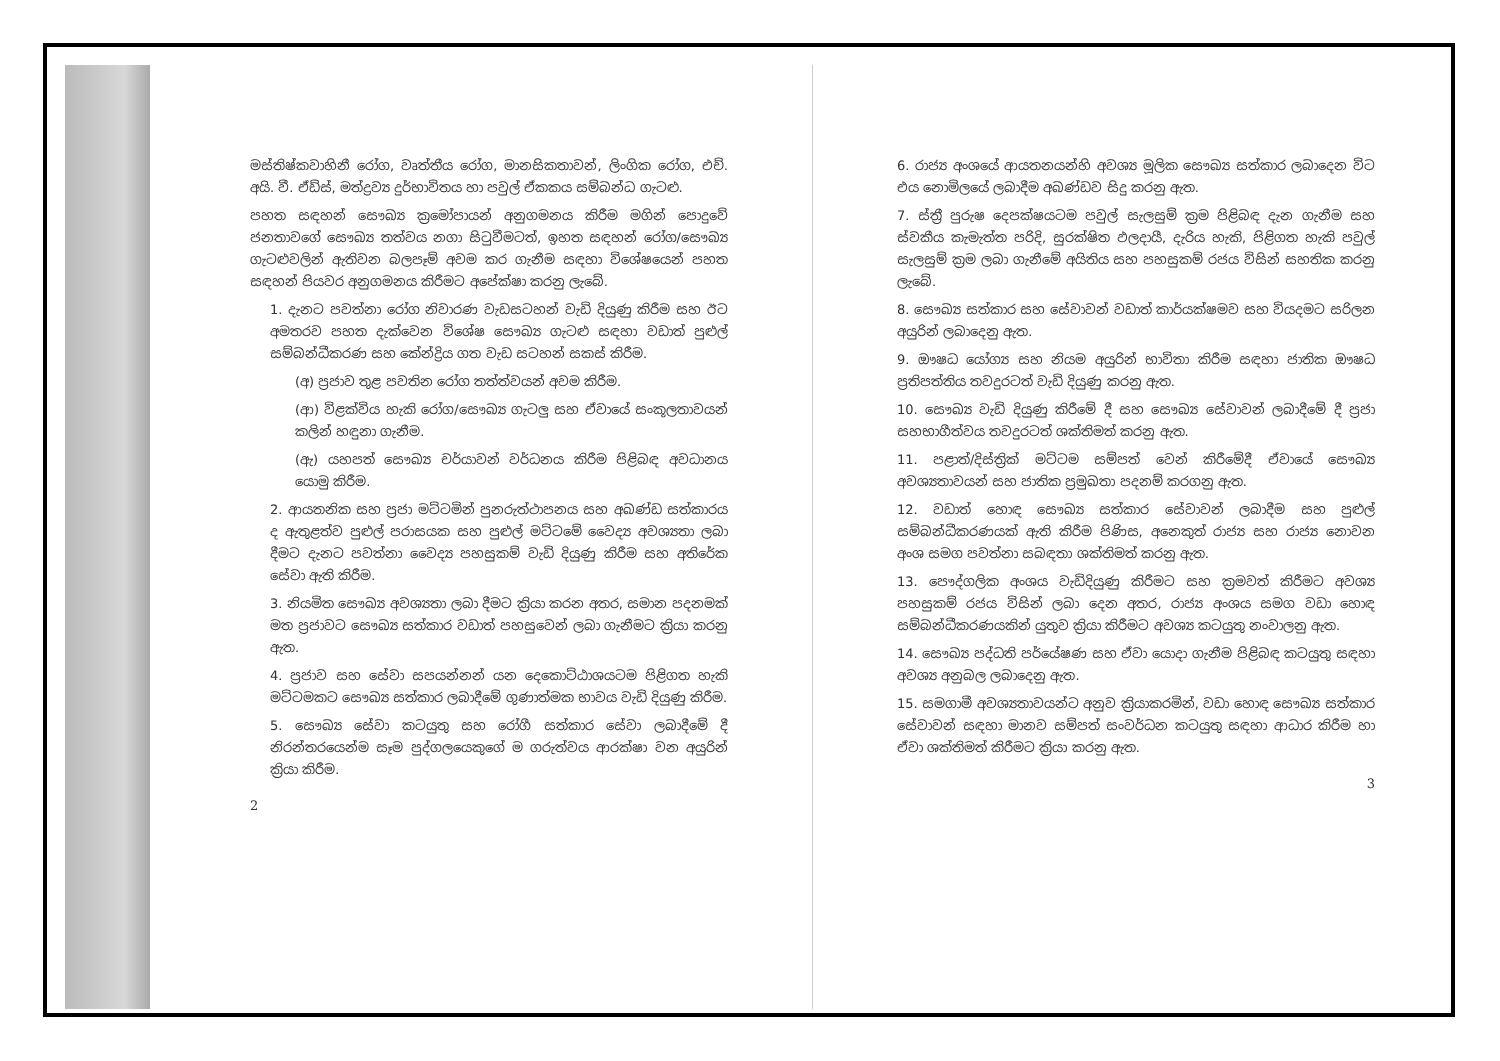මස්තිෂ්කවාහිනී රෝග, වෘත්තීය රෝග, මානසිකතාවන්, ලිංගික රෝග, එච්. අයි. වී. ඒඩ්ස්, මත්ද්‍රව්‍ය දුර්භාවිතය හා පවුල් ඒකකය සම්බන්ධ ගැටළු.
පහත සඳහන් සෞඛ්‍ය ක්‍රමෝපායන් අනුගමනය කිරීම මගින් පොදුවේ ජනතාවගේ සෞඛ්‍ය තත්වය නගා සිටුවීමටත්, ඉහත සඳහන් රෝග/සෞඛ්‍ය ගැටළුවලින් ඇතිවන බලපෑම් අවම කර ගැනීම සඳහා විශේෂයෙන් පහත සඳහන් පියවර අනුගමනය කිරීමට අපේක්ෂා කරනු ලැබේ.
1. දැනට පවත්නා රෝග නිවාරණ වැඩසටහන් වැඩි දියුණු කිරීම සහ ඊට අමතරව පහත දැක්වෙන විශේෂ සෞඛ්‍ය ගැටළු සඳහා වඩාත් පුළුල් සම්බන්ධීකරණ සහ කේන්ද්‍රිය ගත වැඩ සටහන් සකස් කිරීම.
(අ) ප්‍රජාව තුළ පවතින රෝග තත්ත්වයන් අවම කිරීම.
(ආ) විළක්විය හැකි රෝග/සෞඛ්‍ය ගැටලු සහ ඒවායේ සංකූලතාවයන් කලින් හඳුනා ගැනීම.
(ඇ) යහපත් සෞඛ්‍ය චර්යාවන් වර්ධනය කිරීම පිළිබඳ අවධානය යොමු කිරීම.
2. ආයතනික සහ ප්‍රජා මට්ටමින් පුනරුත්ථාපනය සහ අඛණ්ඩ සත්කාරය ද ඇතුළත්ව පුළුල් පරාසයක සහ පුළුල් මට්ටමේ වෛද්‍ය අවශ්‍යතා ලබා දීමට දැනට පවත්නා වෛද්‍ය පහසුකම් වැඩි දියුණු කිරීම සහ අතිරේක සේවා ඇති කිරීම.
3. නියමිත සෞඛ්‍ය අවශ්‍යතා ලබා දීමට ක්‍රියා කරන අතර, සමාන පදනමක් මත ප්‍රජාවට සෞඛ්‍ය සත්කාර වඩාත් පහසුවෙන් ලබා ගැනීමට ක්‍රියා කරනු ඇත.
4. ප්‍රජාව සහ සේවා සපයන්නන් යන දෙකොට්ඨාශයටම පිළිගත හැකි මට්ටමකට සෞඛ්‍ය සත්කාර ලබාදීමේ ගුණාත්මක භාවය වැඩි දියුණු කිරීම.
5. සෞඛ්‍ය සේවා කටයුතු සහ රෝගී සත්කාර සේවා ලබාදීමේ දී නිරන්තරයෙන්ම සෑම පුද්ගලයෙකුගේ ම ගරුත්වය ආරක්ෂා වන අයුරින් ක්‍රියා කිරීම.
2
6. රාජ්‍ය අංශයේ ආයතනයන්හි අවශ්‍ය මූලික සෞඛ්‍ය සත්කාර ලබාදෙන විට එය නොමිලයේ ලබාදීම අඛණ්ඩව සිදු කරනු ඇත.
7. ස්ත්‍රී පුරුෂ දෙපක්ෂයටම පවුල් සැලසුම් ක්‍රම පිළිබඳ දැන ගැනීම සහ ස්වකීය කැමැත්ත පරිදි, සුරක්ෂිත ඵලදායී, දැරිය හැකි, පිළිගත හැකි පවුල් සැලසුම් ක්‍රම ලබා ගැනීමේ අයිතිය සහ පහසුකම් රජය විසින් සහතික කරනු ලැබේ.
8. සෞඛ්‍ය සත්කාර සහ සේවාවන් වඩාත් කාර්යක්ෂමව සහ වියදමට සරිලන අයුරින් ලබාදෙනු ඇත.
9. ඖෂධ යෝග්‍ය සහ නියම අයුරින් භාවිතා කිරීම සඳහා ජාතික ඖෂධ ප්‍රතිපත්තිය තවදුරටත් වැඩි දියුණු කරනු ඇත.
10. සෞඛ්‍ය වැඩි දියුණු කිරීමේ දී සහ සෞඛ්‍ය සේවාවන් ලබාදීමේ දී ප්‍රජා සහභාගීත්වය තවදුරටත් ශක්තිමත් කරනු ඇත.
11. පළාත්/දිස්ත්‍රික් මට්ටම සම්පත් වෙන් කිරීමේදී ඒවායේ සෞඛ්‍ය අවශ්‍යතාවයන් සහ ජාතික ප්‍රමුඛතා පදනම් කරගනු ඇත.
12. වඩාත් හොඳ සෞඛ්‍ය සත්කාර සේවාවන් ලබාදීම සහ පුළුල් සම්බන්ධීකරණයක් ඇති කිරීම පිණිස, අනෙකුත් රාජ්‍ය සහ රාජ්‍ය නොවන අංශ සමග පවත්නා සබඳතා ශක්තිමත් කරනු ඇත.
13. පෞද්ගලික අංශය වැඩිදියුණු කිරීමට සහ ක්‍රමවත් කිරීමට අවශ්‍ය පහසුකම් රජය විසින් ලබා දෙන අතර, රාජ්‍ය අංශය සමග වඩා හොඳ සම්බන්ධීකරණයකින් යුතුව ක්‍රියා කිරීමට අවශ්‍ය කටයුතු නංවාලනු ඇත.
14. සෞඛ්‍ය පද්ධති පර්යේෂණ සහ ඒවා යොදා ගැනීම පිළිබඳ කටයුතු සඳහා අවශ්‍ය අනුබල ලබාදෙනු ඇත.
15. සමගාමී අවශ්‍යතාවයන්ට අනුව ක්‍රියාකරමින්, වඩා හොඳ සෞඛ්‍ය සත්කාර සේවාවන් සඳහා මානව සම්පත් සංවර්ධන කටයුතු සඳහා ආධාර කිරීම හා ඒවා ශක්තිමත් කිරීමට ක්‍රියා කරනු ඇත.
3